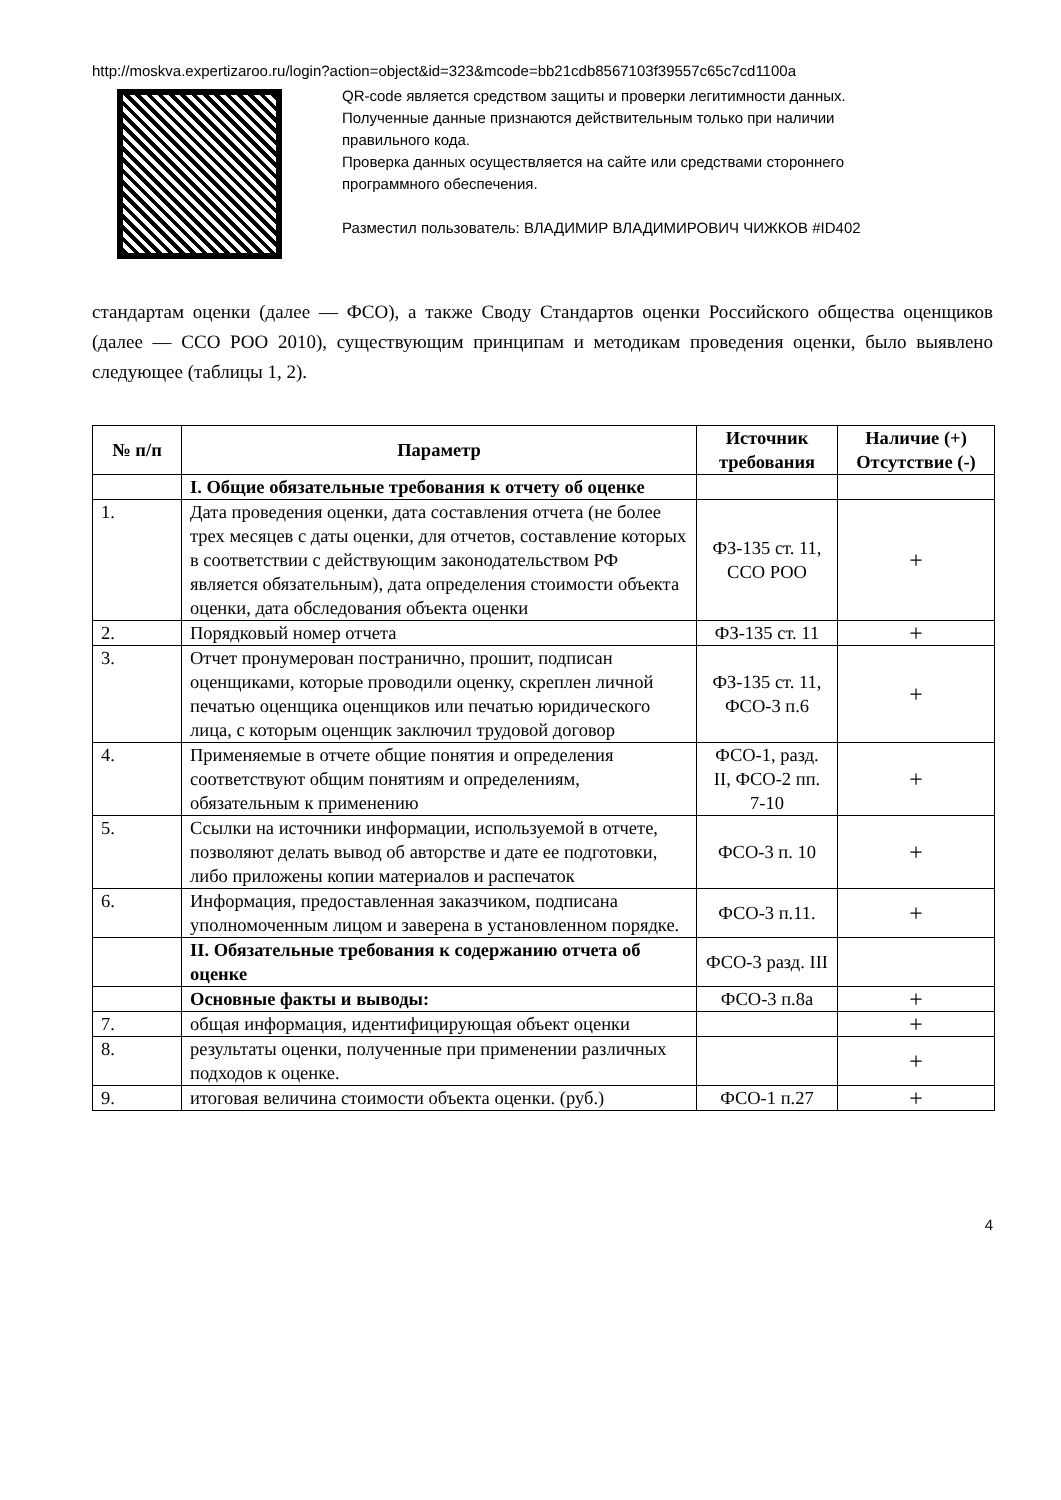http://moskva.expertizaroo.ru/login?action=object&id=323&mcode=bb21cdb8567103f39557c65c7cd1100a
QR-code является средством защиты и проверки легитимности данных.
Полученные данные признаются действительным только при наличии
правильного кода.
Проверка данных осуществляется на сайте или средствами стороннего
программного обеспечения.
Разместил пользователь: ВЛАДИМИР ВЛАДИМИРОВИЧ ЧИЖКОВ #ID402
стандартам оценки (далее — ФСО), а также Своду Стандартов оценки Российского общества оценщиков (далее — ССО РОО 2010), существующим принципам и методикам проведения оценки, было выявлено следующее (таблицы 1, 2).
| № п/п | Параметр | Источник требования | Наличие (+) Отсутствие (-) |
| --- | --- | --- | --- |
| | I. Общие обязательные требования к отчету об оценке | | |
| 1. | Дата проведения оценки, дата составления отчета (не более трех месяцев с даты оценки, для отчетов, составление которых в соответствии с действующим законодательством РФ является обязательным), дата определения стоимости объекта оценки, дата обследования объекта оценки | ФЗ-135 ст. 11, ССО РОО | + |
| 2. | Порядковый номер отчета | ФЗ-135 ст. 11 | + |
| 3. | Отчет пронумерован постранично, прошит, подписан оценщиками, которые проводили оценку, скреплен личной печатью оценщика оценщиков или печатью юридического лица, с которым оценщик заключил трудовой договор | ФЗ-135 ст. 11, ФСО-3 п.6 | + |
| 4. | Применяемые в отчете общие понятия и определения соответствуют общим понятиям и определениям, обязательным к применению | ФСО-1, разд. II, ФСО-2 пп. 7-10 | + |
| 5. | Ссылки на источники информации, используемой в отчете, позволяют делать вывод об авторстве и дате ее подготовки, либо приложены копии материалов и распечаток | ФСО-3 п. 10 | + |
| 6. | Информация, предоставленная заказчиком, подписана уполномоченным лицом и заверена в установленном порядке. | ФСО-3 п.11. | + |
| | II. Обязательные требования к содержанию отчета об оценке | ФСО-3 разд. III | |
| | Основные факты и выводы: | ФСО-3 п.8а | + |
| 7. | общая информация, идентифицирующая объект оценки | | + |
| 8. | результаты оценки, полученные при применении различных подходов к оценке. | | + |
| 9. | итоговая величина стоимости объекта оценки. (руб.) | ФСО-1 п.27 | + |
4